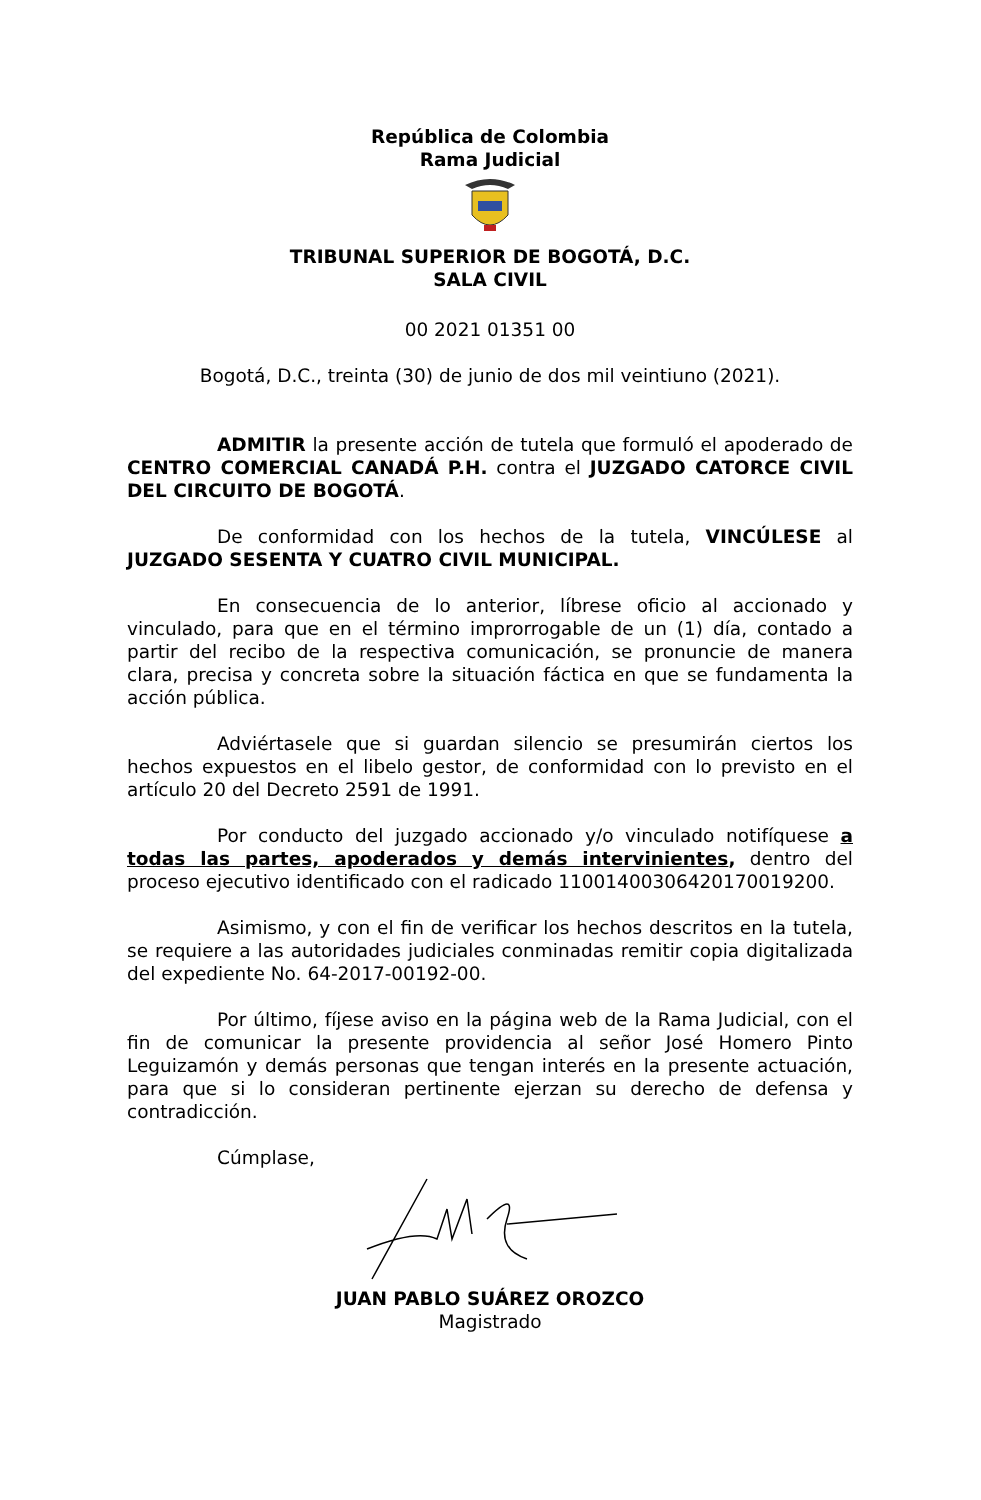República de Colombia
Rama Judicial
TRIBUNAL SUPERIOR DE BOGOTÁ, D.C.
SALA CIVIL
00 2021 01351 00
Bogotá, D.C., treinta (30) de junio de dos mil veintiuno (2021).
ADMITIR la presente acción de tutela que formuló el apoderado de CENTRO COMERCIAL CANADÁ P.H. contra el JUZGADO CATORCE CIVIL DEL CIRCUITO DE BOGOTÁ.
De conformidad con los hechos de la tutela, VINCÚLESE al JUZGADO SESENTA Y CUATRO CIVIL MUNICIPAL.
En consecuencia de lo anterior, líbrese oficio al accionado y vinculado, para que en el término improrrogable de un (1) día, contado a partir del recibo de la respectiva comunicación, se pronuncie de manera clara, precisa y concreta sobre la situación fáctica en que se fundamenta la acción pública.
Adviértasele que si guardan silencio se presumirán ciertos los hechos expuestos en el libelo gestor, de conformidad con lo previsto en el artículo 20 del Decreto 2591 de 1991.
Por conducto del juzgado accionado y/o vinculado notifíquese a todas las partes, apoderados y demás intervinientes, dentro del proceso ejecutivo identificado con el radicado 11001400306420170019200.
Asimismo, y con el fin de verificar los hechos descritos en la tutela, se requiere a las autoridades judiciales conminadas remitir copia digitalizada del expediente No. 64-2017-00192-00.
Por último, fíjese aviso en la página web de la Rama Judicial, con el fin de comunicar la presente providencia al señor José Homero Pinto Leguizamón y demás personas que tengan interés en la presente actuación, para que si lo consideran pertinente ejerzan su derecho de defensa y contradicción.
Cúmplase,
JUAN PABLO SUÁREZ OROZCO
Magistrado